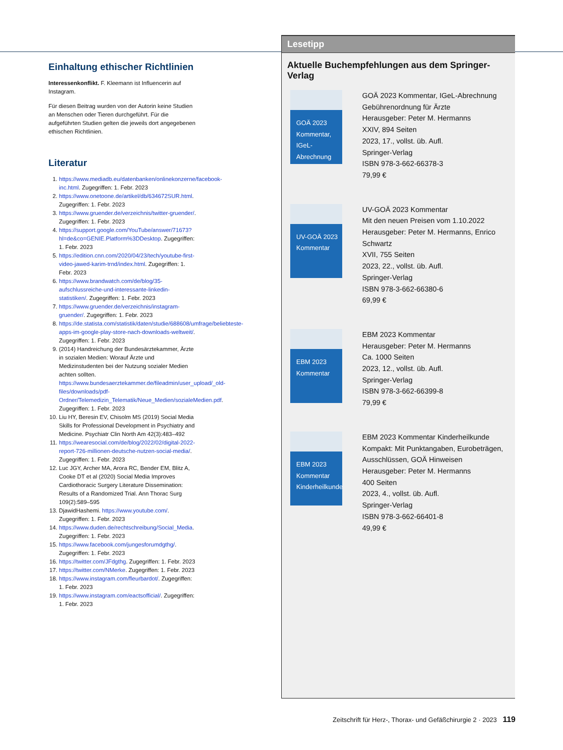Einhaltung ethischer Richtlinien
Interessenkonflikt. F. Kleemann ist Influencerin auf Instagram.
Für diesen Beitrag wurden von der Autorin keine Studien an Menschen oder Tieren durchgeführt. Für die aufgeführten Studien gelten die jeweils dort angegebenen ethischen Richtlinien.
Literatur
1. https://www.mediadb.eu/datenbanken/onlinekonzerne/facebook-inc.html. Zugegriffen: 1. Febr. 2023
2. https://www.onetoone.de/artikel/db/634672SUR.html. Zugegriffen: 1. Febr. 2023
3. https://www.gruender.de/verzeichnis/twitter-gruender/. Zugegriffen: 1. Febr. 2023
4. https://support.google.com/YouTube/answer/71673?hl=de&co=GENIE.Platform%3DDesktop. Zugegriffen: 1. Febr. 2023
5. https://edition.cnn.com/2020/04/23/tech/youtube-first-video-jawed-karim-trnd/index.html. Zugegriffen: 1. Febr. 2023
6. https://www.brandwatch.com/de/blog/35-aufschlussreiche-und-interessante-linkedin-statistiken/. Zugegriffen: 1. Febr. 2023
7. https://www.gruender.de/verzeichnis/instagram-gruender/. Zugegriffen: 1. Febr. 2023
8. https://de.statista.com/statistik/daten/studie/688608/umfrage/beliebteste-apps-im-google-play-store-nach-downloads-weltweit/. Zugegriffen: 1. Febr. 2023
9. (2014) Handreichung der Bundesärztekammer, Ärzte in sozialen Medien: Worauf Ärzte und Medizinstudenten bei der Nutzung sozialer Medien achten sollten. https://www.bundesaerztekammer.de/fileadmin/user_upload/_old-files/downloads/pdf-Ordner/Telemedizin_Telematik/Neue_Medien/sozialeMedien.pdf. Zugegriffen: 1. Febr. 2023
10. Liu HY, Beresin EV, Chisolm MS (2019) Social Media Skills for Professional Development in Psychiatry and Medicine. Psychiatr Clin North Am 42(3):483–492
11. https://wearesocial.com/de/blog/2022/02/digital-2022-report-726-millionen-deutsche-nutzen-social-media/. Zugegriffen: 1. Febr. 2023
12. Luc JGY, Archer MA, Arora RC, Bender EM, Blitz A, Cooke DT et al (2020) Social Media Improves Cardiothoracic Surgery Literature Dissemination: Results of a Randomized Trial. Ann Thorac Surg 109(2):589–595
13. DjawidHashemi. https://www.youtube.com/. Zugegriffen: 1. Febr. 2023
14. https://www.duden.de/rechtschreibung/Social_Media. Zugegriffen: 1. Febr. 2023
15. https://www.facebook.com/jungesforumdgthg/. Zugegriffen: 1. Febr. 2023
16. https://twitter.com/JFdgthg. Zugegriffen: 1. Febr. 2023
17. https://twitter.com/NMerke. Zugegriffen: 1. Febr. 2023
18. https://www.instagram.com/fleurbardot/. Zugegriffen: 1. Febr. 2023
19. https://www.instagram.com/eactsofficial/. Zugegriffen: 1. Febr. 2023
Lesetipp
Aktuelle Buchempfehlungen aus dem Springer-Verlag
GOÄ 2023 Kommentar, IGeL-Abrechnung
GOÄ 2023 Kommentar, IGeL-Abrechnung
Gebührenordnung für Ärzte
Herausgeber: Peter M. Hermanns
XXIV, 894 Seiten
2023, 17., vollst. üb. Aufl.
Springer-Verlag
ISBN 978-3-662-66378-3
79,99 €
UV-GOÄ 2023 Kommentar
UV-GOÄ 2023 Kommentar
Mit den neuen Preisen vom 1.10.2022
Herausgeber: Peter M. Hermanns, Enrico Schwartz
XVII, 755 Seiten
2023, 22., vollst. üb. Aufl.
Springer-Verlag
ISBN 978-3-662-66380-6
69,99 €
EBM 2023 Kommentar
EBM 2023 Kommentar
Herausgeber: Peter M. Hermanns
Ca. 1000 Seiten
2023, 12., vollst. üb. Aufl.
Springer-Verlag
ISBN 978-3-662-66399-8
79,99 €
EBM 2023 Kommentar Kinderheilkunde
EBM 2023 Kommentar Kinderheilkunde
Kompakt: Mit Punktangaben, Eurobeträgen, Ausschlüssen, GOÄ Hinweisen
Herausgeber: Peter M. Hermanns
400 Seiten
2023, 4., vollst. üb. Aufl.
Springer-Verlag
ISBN 978-3-662-66401-8
49,99 €
Zeitschrift für Herz-, Thorax- und Gefäßchirurgie 2 · 2023 119